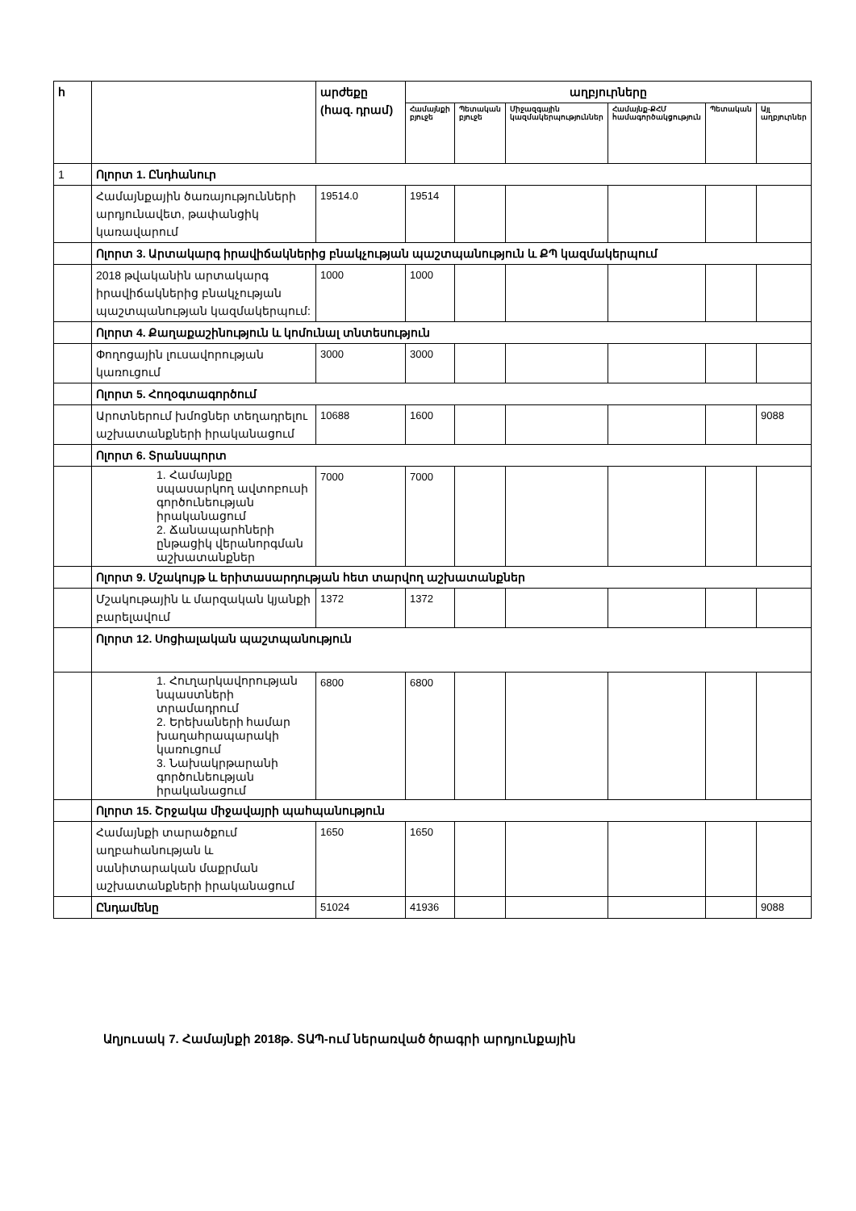| հ | | արժեքը (հազ. դրամ) | աղբյուրները | | | | | |
| --- | --- | --- | --- | --- | --- | --- | --- | --- |
| | | | Համայնքի բյուջե | Պետական բյուջե | Միջազգային կազմակերպություններ | Համայնք-ՔՀՄ համագործակցություն | Պետական | Այլ աղբյուրներ |
| 1 | Ոլորտ 1. Ընդհանուր | | | | | | | |
| | Համայնքային ծառայությունների արդյունավետ, թափանցիկ կառավարում | 19514.0 | 19514 | | | | | |
| | Ոլորտ 3. Արտակարգ իրավիճակներից բնակչության պաշտպանություն և ՔՊ կազմակերպում | | | | | | | |
| | 2018 թվականին արտակարգ իրավիճակներից բնակչության պաշտպանության կազմակերպում: | 1000 | 1000 | | | | | |
| | Ոլորտ 4. Քաղաքաշինություն և կոմունալ տնտեսություն | | | | | | | |
| | Փողոցային լուսավորության կառուցում | 3000 | 3000 | | | | | |
| | Ոլորտ 5. Հողօգտագործում | | | | | | | |
| | Արոտներում խմոցներ տեղադրելու աշխատանքների իրականացում | 10688 | 1600 | | | | | 9088 |
| | Ոլորտ 6. Տրանսպորտ | | | | | | | |
| | 1. Համայնքը սպասարկող ավտոբուսի գործունեության իրականացում 2. Ճանապարհների ընթացիկ վերանորգման աշխատանքներ | 7000 | 7000 | | | | | |
| | Ոլորտ 9. Մշակույթ և երիտասարդության հետ տարվող աշխատանքներ | | | | | | | |
| | Մշակութային և մարզական կյանքի բարելավում | 1372 | 1372 | | | | | |
| | Ոլորտ 12. Սոցիալական պաշտպանություն | | | | | | | |
| | 1. Հուղարկավորության նպաստների տրամադրում 2. Երեխաների համար խաղահրապարակի կառուցում 3. Նախակրթարանի գործունեության իրականացում | 6800 | 6800 | | | | | |
| | Ոլորտ 15. Շրջակա միջավայրի պահպանություն | | | | | | | |
| | Համայնքի տարածքում աղբահանության և սանիտարական մաքրման աշխատանքների իրականացում | 1650 | 1650 | | | | | |
| | Ընդամենը | 51024 | 41936 | | | | | 9088 |
Աղյուսակ 7. Համայնքի 2018թ. ՏԱՊ-ում ներառված ծրագրի արդյունքային